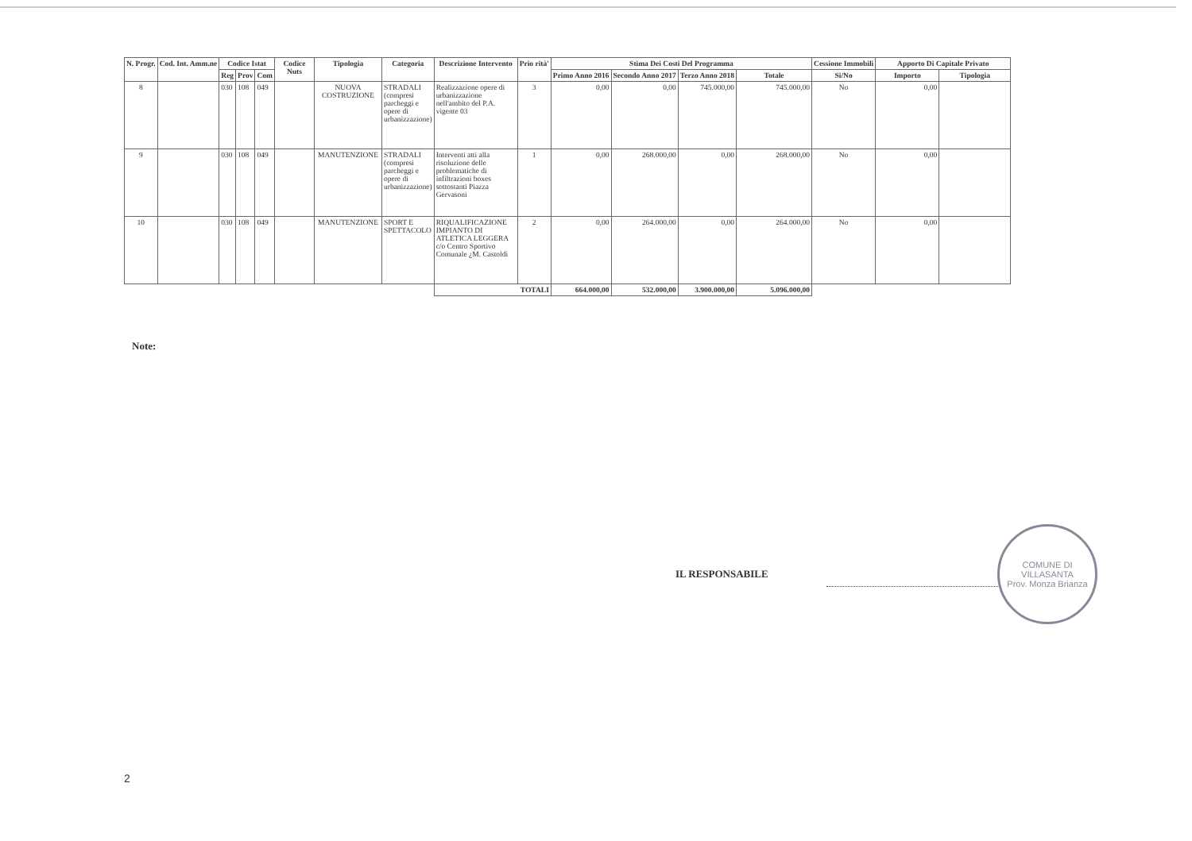| N. Progr. | Cod. Int. Amm.ne | Codice Istat | | | Codice Nuts | Tipologia | Categoria | Descrizione Intervento | Prio rità' | Stima Dei Costi Del Programma | | | | Cessione Immobili | Apporto Di Capitale Privato | |
| --- | --- | --- | --- | --- | --- | --- | --- | --- | --- | --- | --- | --- | --- | --- | --- | --- |
| | | Reg | Prov | Com | | | | | | Primo Anno 2016 | Secondo Anno 2017 | Terzo Anno 2018 | Totale | Si/No | Importo | Tipologia |
| 8 | | 030 | 108 | 049 | | NUOVA COSTRUZIONE | STRADALI (compresi parcheggi e opere di urbanizzazione) | Realizzazione opere di urbanizzazione nell'ambito del P.A. vigente 03 | 3 | 0,00 | 0,00 | 745.000,00 | 745.000,00 | No | 0,00 | |
| 9 | | 030 | 108 | 049 | | MANUTENZIONE | STRADALI (compresi parcheggi e opere di urbanizzazione) | Interventi atti alla risoluzione delle problematiche di infiltrazioni boxes sottostanti Piazza Gervasoni | 1 | 0,00 | 268.000,00 | 0,00 | 268.000,00 | No | 0,00 | |
| 10 | | 030 | 108 | 049 | | MANUTENZIONE | SPORT E SPETTACOLO | RIQUALIFICAZIONE IMPIANTO DI ATLETICA LEGGERA c/o Centro Sportivo Comunale ¿M. Castoldi | 2 | 0,00 | 264.000,00 | 0,00 | 264.000,00 | No | 0,00 | |
| | | | | | | | | TOTALI | | 664.000,00 | 532.000,00 | 3.900.000,00 | 5.096.000,00 | | | |
Note:
IL RESPONSABILE
COMUNE DI VILLASANTA
Prov. Monza Brianza
2